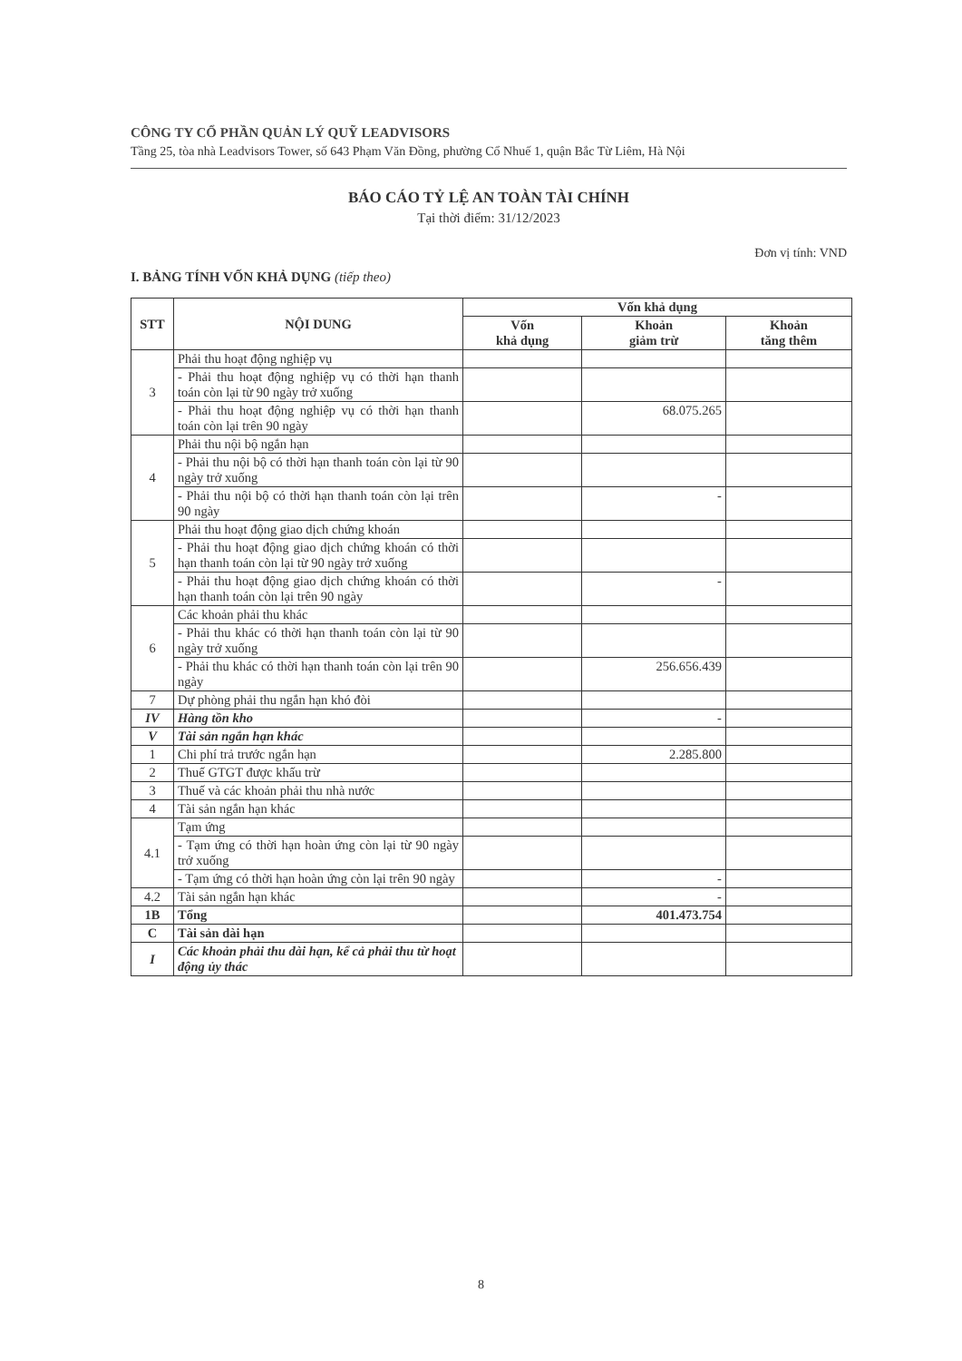CÔNG TY CỔ PHẦN QUẢN LÝ QUỸ LEADVISORS
Tầng 25, tòa nhà Leadvisors Tower, số 643 Phạm Văn Đồng, phường Cổ Nhuế 1, quận Bắc Từ Liêm, Hà Nội
BÁO CÁO TỶ LỆ AN TOÀN TÀI CHÍNH
Tại thời điểm: 31/12/2023
Đơn vị tính: VND
I. BẢNG TÍNH VỐN KHẢ DỤNG (tiếp theo)
| STT | NỘI DUNG | Vốn khả dụng | | |
| --- | --- | --- | --- | --- |
| | | Vốn khả dụng | Khoản giảm trừ | Khoản tăng thêm |
| 3 | Phải thu hoạt động nghiệp vụ | | | |
| | - Phải thu hoạt động nghiệp vụ có thời hạn thanh toán còn lại từ 90 ngày trở xuống | | | |
| | - Phải thu hoạt động nghiệp vụ có thời hạn thanh toán còn lại trên 90 ngày | | 68.075.265 | |
| 4 | Phải thu nội bộ ngắn hạn | | | |
| | - Phải thu nội bộ có thời hạn thanh toán còn lại từ 90 ngày trở xuống | | | |
| | - Phải thu nội bộ có thời hạn thanh toán còn lại trên 90 ngày | | - | |
| 5 | Phải thu hoạt động giao dịch chứng khoán | | | |
| | - Phải thu hoạt động giao dịch chứng khoán có thời hạn thanh toán còn lại từ 90 ngày trở xuống | | | |
| | - Phải thu hoạt động giao dịch chứng khoán có thời hạn thanh toán còn lại trên 90 ngày | | - | |
| 6 | Các khoản phải thu khác | | | |
| | - Phải thu khác có thời hạn thanh toán còn lại từ 90 ngày trở xuống | | | |
| | - Phải thu khác có thời hạn thanh toán còn lại trên 90 ngày | | 256.656.439 | |
| 7 | Dự phòng phải thu ngắn hạn khó đòi | | | |
| IV | Hàng tồn kho | | - | |
| V | Tài sản ngắn hạn khác | | | |
| 1 | Chi phí trả trước ngắn hạn | | 2.285.800 | |
| 2 | Thuế GTGT được khấu trừ | | | |
| 3 | Thuế và các khoản phải thu nhà nước | | | |
| 4 | Tài sản ngắn hạn khác | | | |
| 4.1 | Tạm ứng | | | |
| | - Tạm ứng có thời hạn hoàn ứng còn lại từ 90 ngày trở xuống | | | |
| | - Tạm ứng có thời hạn hoàn ứng còn lại trên 90 ngày | | - | |
| 4.2 | Tài sản ngắn hạn khác | | - | |
| 1B | Tổng | | 401.473.754 | |
| C | Tài sản dài hạn | | | |
| I | Các khoản phải thu dài hạn, kể cả phải thu từ hoạt động ủy thác | | | |
8